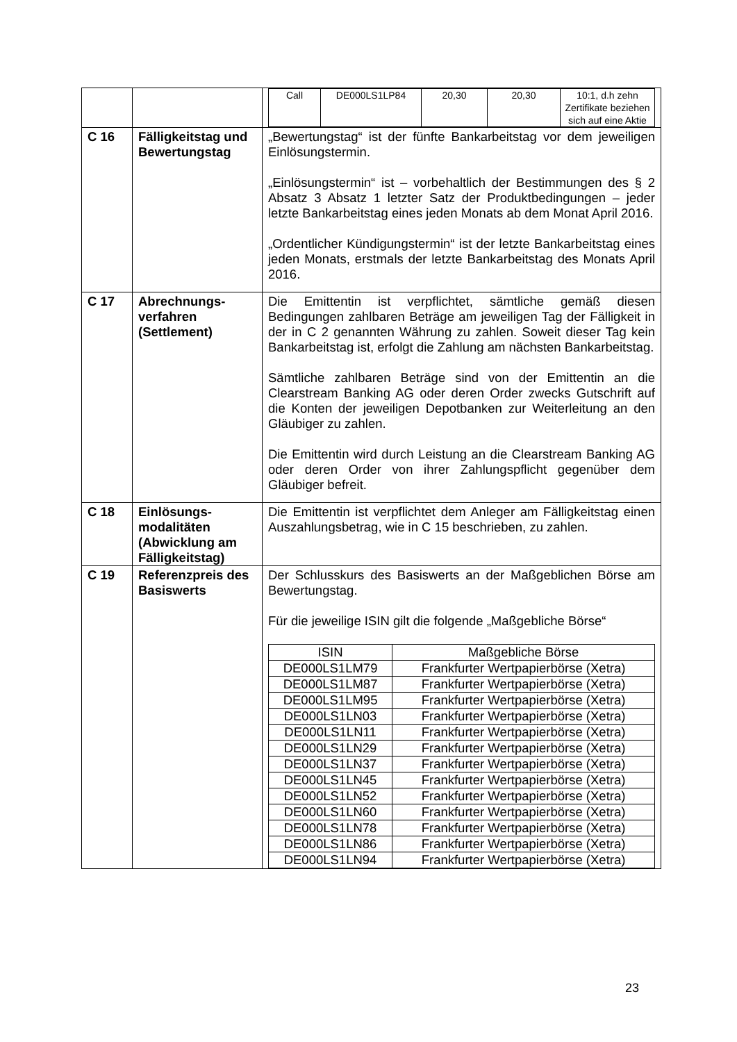| | | / Call / DE000LS1LP84 / 20,30 / 20,30 / 10:1, d.h zehn Zertifikate beziehen sich auf eine Aktie / |
| C 16 | Fälligkeitstag und Bewertungstag | „Bewertungstag“ ist der fünfte Bankarbeitstag vor dem jeweiligen Einlösungstermin. „Einlösungstermin“ ist – vorbehaltlich der Bestimmungen des § 2 Absatz 3 Absatz 1 letzter Satz der Produktbedingungen – jeder letzte Bankarbeitstag eines jeden Monats ab dem Monat April 2016. „Ordentlicher Kündigungstermin“ ist der letzte Bankarbeitstag eines jeden Monats, erstmals der letzte Bankarbeitstag des Monats April 2016. |
| C 17 | Abrechnungs- verfahren (Settlement) | Die Emittentin ist verpflichtet, sämtliche gemäß diesen Bedingungen zahlbaren Beträge am jeweiligen Tag der Fälligkeit in der in C 2 genannten Währung zu zahlen. Soweit dieser Tag kein Bankarbeitstag ist, erfolgt die Zahlung am nächsten Bankarbeitstag. Sämtliche zahlbaren Beträge sind von der Emittentin an die Clearstream Banking AG oder deren Order zwecks Gutschrift auf die Konten der jeweiligen Depotbanken zur Weiterleitung an den Gläubiger zu zahlen. Die Emittentin wird durch Leistung an die Clearstream Banking AG oder deren Order von ihrer Zahlungspflicht gegenüber dem Gläubiger befreit. |
| C 18 | Einlösungs- modalitäten (Abwicklung am Fälligkeitstag) | Die Emittentin ist verpflichtet dem Anleger am Fälligkeitstag einen Auszahlungsbetrag, wie in C 15 beschrieben, zu zahlen. |
| C 19 | Referenzpreis des Basiswerts | Der Schlusskurs des Basiswerts an der Maßgeblichen Börse am Bewertungstag. Für die jeweilige ISIN gilt die folgende „Maßgebliche Börse“ / ISIN / Maßgebliche Börse / / --- / --- / / DE000LS1LM79 / Frankfurter Wertpapierbörse (Xetra) / / DE000LS1LM87 / Frankfurter Wertpapierbörse (Xetra) / / DE000LS1LM95 / Frankfurter Wertpapierbörse (Xetra) / / DE000LS1LN03 / Frankfurter Wertpapierbörse (Xetra) / / DE000LS1LN11 / Frankfurter Wertpapierbörse (Xetra) / / DE000LS1LN29 / Frankfurter Wertpapierbörse (Xetra) / / DE000LS1LN37 / Frankfurter Wertpapierbörse (Xetra) / / DE000LS1LN45 / Frankfurter Wertpapierbörse (Xetra) / / DE000LS1LN52 / Frankfurter Wertpapierbörse (Xetra) / / DE000LS1LN60 / Frankfurter Wertpapierbörse (Xetra) / / DE000LS1LN78 / Frankfurter Wertpapierbörse (Xetra) / / DE000LS1LN86 / Frankfurter Wertpapierbörse (Xetra) / / DE000LS1LN94 / Frankfurter Wertpapierbörse (Xetra) / |
23